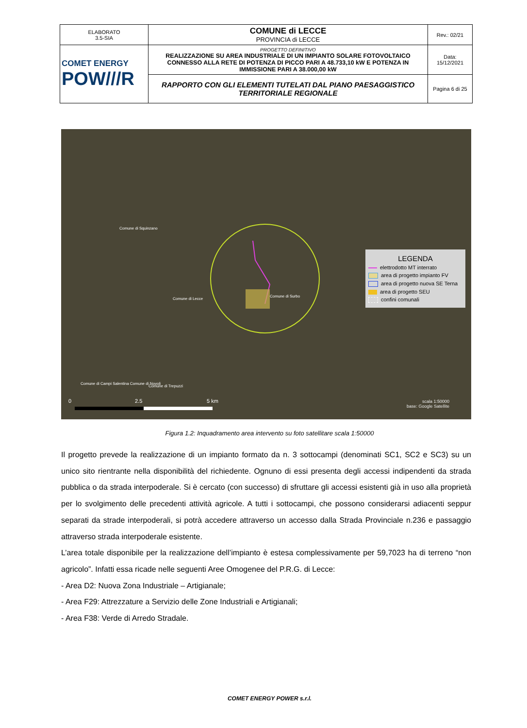| ELABORATO 3.5-SIA | COMUNE di LECCE PROVINCIA di LECCE | Rev.: 02/21 |
| COMET ENERGY POW///R | PROGETTO DEFINITIVO REALIZZAZIONE SU AREA INDUSTRIALE DI UN IMPIANTO SOLARE FOTOVOLTAICO CONNESSO ALLA RETE DI POTENZA DI PICCO PARI A 48.733,10 kW E POTENZA IN IMMISSIONE PARI A 38.000,00 kW | Data: 15/12/2021 |
| | RAPPORTO CON GLI ELEMENTI TUTELATI DAL PIANO PAESAGGISTICO TERRITORIALE REGIONALE | Pagina 6 di 25 |
0 2.5 5 km
Comune di Squinzano
Comune di Lecce
Comune di Surbo
Comune di Campi Salentina Comune di Novoli
Comune di Trepuzzi
scala 1:50000
base: Google Satellite
LEGENDA
elettrodotto MT interrato
area di progetto impianto FV
area di progetto nuova SE Terna
area di progetto SEU
confini comunali
Figura 1.2: Inquadramento area intervento su foto satellitare scala 1:50000
Il progetto prevede la realizzazione di un impianto formato da n. 3 sottocampi (denominati SC1, SC2 e SC3) su un unico sito rientrante nella disponibilità del richiedente. Ognuno di essi presenta degli accessi indipendenti da strada pubblica o da strada interpoderale. Si è cercato (con successo) di sfruttare gli accessi esistenti già in uso alla proprietà per lo svolgimento delle precedenti attività agricole. A tutti i sottocampi, che possono considerarsi adiacenti seppur separati da strade interpoderali, si potrà accedere attraverso un accesso dalla Strada Provinciale n.236 e passaggio attraverso strada interpoderale esistente.
L’area totale disponibile per la realizzazione dell’impianto è estesa complessivamente per 59,7023 ha di terreno “non agricolo”. Infatti essa ricade nelle seguenti Aree Omogenee del P.R.G. di Lecce:
- Area D2: Nuova Zona Industriale – Artigianale;
- Area F29: Attrezzature a Servizio delle Zone Industriali e Artigianali;
- Area F38: Verde di Arredo Stradale.
COMET ENERGY POWER s.r.l.